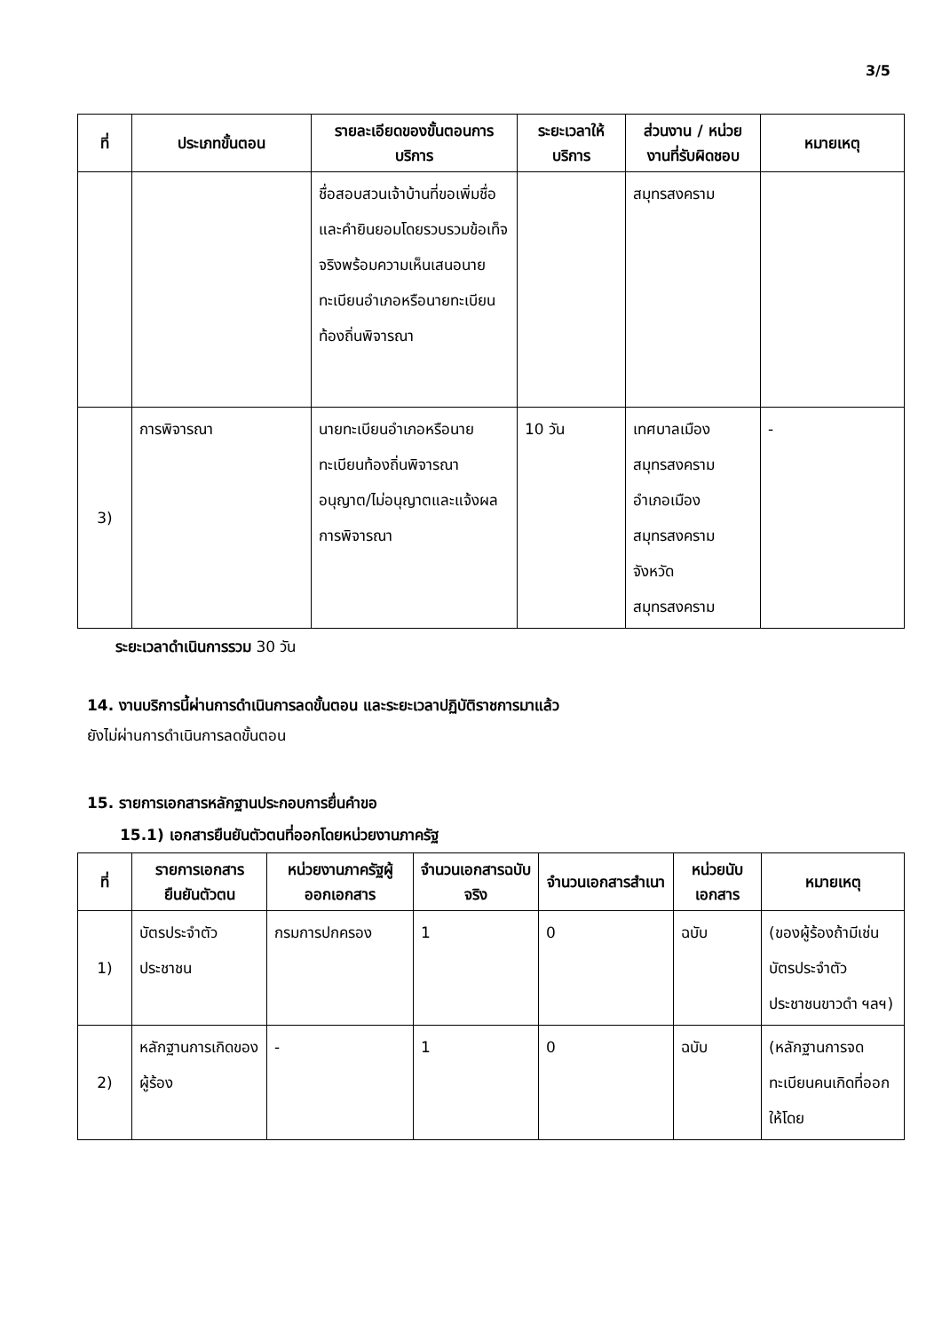3/5
| ที่ | ประเภทขั้นตอน | รายละเอียดของขั้นตอนการบริการ | ระยะเวลาให้บริการ | ส่วนงาน / หน่วยงานที่รับผิดชอบ | หมายเหตุ |
| --- | --- | --- | --- | --- | --- |
| | | ชื่อสอบสวนเจ้าบ้านที่ขอเพิ่มชื่อและคำยินยอมโดยรวบรวมข้อเท็จจริงพร้อมความเห็นเสนอนายทะเบียนอำเภอหรือนายทะเบียนท้องถิ่นพิจารณา | | สมุทรสงคราม | |
| 3) | การพิจารณา | นายทะเบียนอำเภอหรือนายทะเบียนท้องถิ่นพิจารณาอนุญาต/ไม่อนุญาตและแจ้งผลการพิจารณา | 10 วัน | เทศบาลเมืองสมุทรสงคราม อำเภอเมืองสมุทรสงคราม จังหวัดสมุทรสงคราม | - |
ระยะเวลาดำเนินการรวม 30 วัน
14. งานบริการนี้ผ่านการดำเนินการลดขั้นตอน และระยะเวลาปฏิบัติราชการมาแล้ว
ยังไม่ผ่านการดำเนินการลดขั้นตอน
15. รายการเอกสารหลักฐานประกอบการยื่นคำขอ
15.1) เอกสารยืนยันตัวตนที่ออกโดยหน่วยงานภาครัฐ
| ที่ | รายการเอกสารยืนยันตัวตน | หน่วยงานภาครัฐผู้ออกเอกสาร | จำนวนเอกสารฉบับจริง | จำนวนเอกสารสำเนา | หน่วยนับเอกสาร | หมายเหตุ |
| --- | --- | --- | --- | --- | --- | --- |
| 1) | บัตรประจำตัวประชาชน | กรมการปกครอง | 1 | 0 | ฉบับ | (ของผู้ร้องถ้ามีเช่นบัตรประจำตัวประชาชนขาวดำ ฯลฯ) |
| 2) | หลักฐานการเกิดของผู้ร้อง | - | 1 | 0 | ฉบับ | (หลักฐานการจดทะเบียนคนเกิดที่ออกให้โดย |